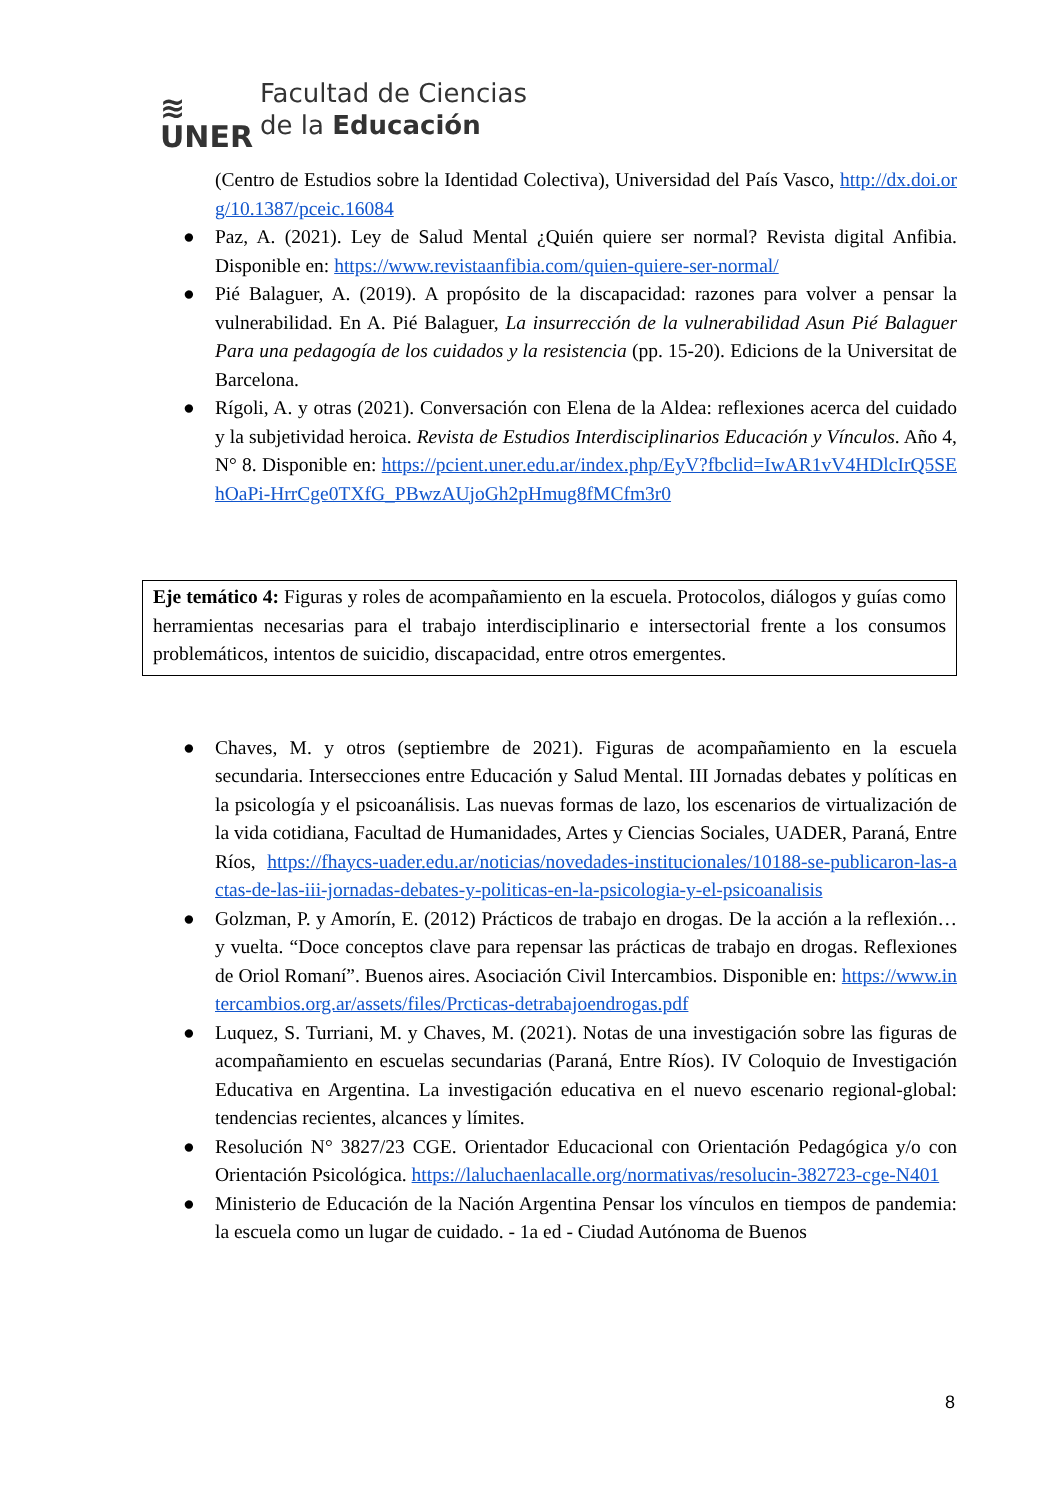≋
UNER
Facultad de Ciencias
de la Educación
(Centro de Estudios sobre la Identidad Colectiva), Universidad del País Vasco, http://dx.doi.org/10.1387/pceic.16084
● Paz, A. (2021). Ley de Salud Mental ¿Quién quiere ser normal? Revista digital Anfibia. Disponible en: https://www.revistaanfibia.com/quien-quiere-ser-normal/
● Pié Balaguer, A. (2019). A propósito de la discapacidad: razones para volver a pensar la vulnerabilidad. En A. Pié Balaguer, La insurrección de la vulnerabilidad Asun Pié Balaguer Para una pedagogía de los cuidados y la resistencia (pp. 15-20). Edicions de la Universitat de Barcelona.
● Rígoli, A. y otras (2021). Conversación con Elena de la Aldea: reflexiones acerca del cuidado y la subjetividad heroica. Revista de Estudios Interdisciplinarios Educación y Vínculos. Año 4, N° 8. Disponible en: https://pcient.uner.edu.ar/index.php/EyV?fbclid=IwAR1vV4HDlcIrQ5SEhOaPi-HrrCge0TXfG_PBwzAUjoGh2pHmug8fMCfm3r0
Eje temático 4: Figuras y roles de acompañamiento en la escuela. Protocolos, diálogos y guías como herramientas necesarias para el trabajo interdisciplinario e intersectorial frente a los consumos problemáticos, intentos de suicidio, discapacidad, entre otros emergentes.
● Chaves, M. y otros (septiembre de 2021). Figuras de acompañamiento en la escuela secundaria. Intersecciones entre Educación y Salud Mental. III Jornadas debates y políticas en la psicología y el psicoanálisis. Las nuevas formas de lazo, los escenarios de virtualización de la vida cotidiana, Facultad de Humanidades, Artes y Ciencias Sociales, UADER, Paraná, Entre Ríos, https://fhaycs-uader.edu.ar/noticias/novedades-institucionales/10188-se-publicaron-las-actas-de-las-iii-jornadas-debates-y-politicas-en-la-psicologia-y-el-psicoanalisis
● Golzman, P. y Amorín, E. (2012) Prácticos de trabajo en drogas. De la acción a la reflexión… y vuelta. “Doce conceptos clave para repensar las prácticas de trabajo en drogas. Reflexiones de Oriol Romaní”. Buenos aires. Asociación Civil Intercambios. Disponible en: https://www.intercambios.org.ar/assets/files/Prcticas-detrabajoendrogas.pdf
● Luquez, S. Turriani, M. y Chaves, M. (2021). Notas de una investigación sobre las figuras de acompañamiento en escuelas secundarias (Paraná, Entre Ríos). IV Coloquio de Investigación Educativa en Argentina. La investigación educativa en el nuevo escenario regional-global: tendencias recientes, alcances y límites.
● Resolución N° 3827/23 CGE. Orientador Educacional con Orientación Pedagógica y/o con Orientación Psicológica. https://laluchaenlacalle.org/normativas/resolucin-382723-cge-N401
● Ministerio de Educación de la Nación Argentina Pensar los vínculos en tiempos de pandemia: la escuela como un lugar de cuidado. - 1a ed - Ciudad Autónoma de Buenos
8